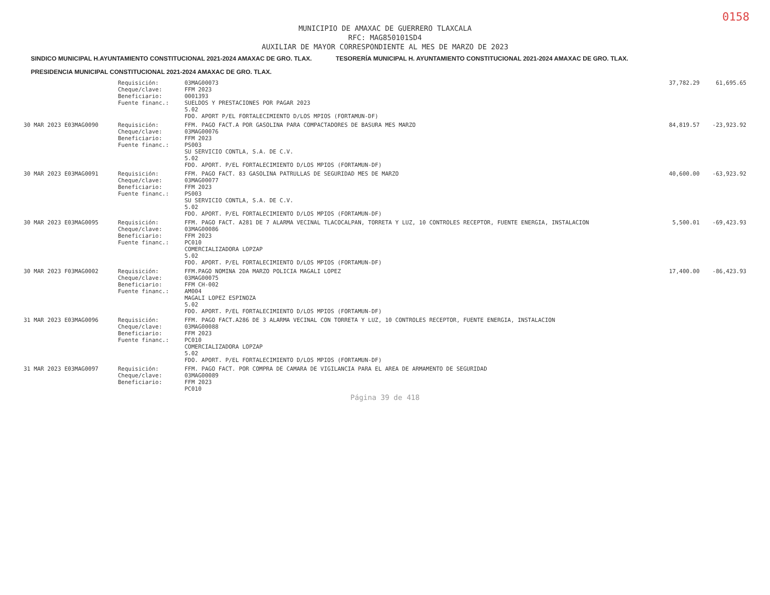0158
MUNICIPIO DE AMAXAC DE GUERRERO TLAXCALA
RFC: MAG850101SD4
AUXILIAR DE MAYOR CORRESPONDIENTE AL MES DE MARZO DE 2023
SINDICO MUNICIPAL H.AYUNTAMIENTO CONSTITUCIONAL 2021-2024 AMAXAC DE GRO. TLAX.
TESORERÍA MUNICIPAL H. AYUNTAMIENTO CONSTITUCIONAL 2021-2024 AMAXAC DE GRO. TLAX.
PRESIDENCIA MUNICIPAL CONSTITUCIONAL 2021-2024 AMAXAC DE GRO. TLAX.
| | Requisición: Cheque/clave: Beneficiario: Fuente financ.: | 03MAG00073 FFM 2023 0001393 SUELDOS Y PRESTACIONES POR PAGAR 2023 5.02 FDO. APORT P/EL FORTALECIMIENTO D/LOS MPIOS (FORTAMUN-DF) | 37,782.29 | 61,695.65 |
| 30 MAR 2023 E03MAG0090 | Requisición: Cheque/clave: Beneficiario: Fuente financ.: | FFM. PAGO FACT.A POR GASOLINA PARA COMPACTADORES DE BASURA MES MARZO 03MAG00076 FFM 2023 PS003 SU SERVICIO CONTLA, S.A. DE C.V. 5.02 FDO. APORT. P/EL FORTALECIMIENTO D/LOS MPIOS (FORTAMUN-DF) | 84,819.57 | -23,923.92 |
| 30 MAR 2023 E03MAG0091 | Requisición: Cheque/clave: Beneficiario: Fuente financ.: | FFM. PAGO FACT. 83 GASOLINA PATRULLAS DE SEGURIDAD MES DE MARZO 03MAG00077 FFM 2023 PS003 SU SERVICIO CONTLA, S.A. DE C.V. 5.02 FDO. APORT. P/EL FORTALECIMIENTO D/LOS MPIOS (FORTAMUN-DF) | 40,600.00 | -63,923.92 |
| 30 MAR 2023 E03MAG0095 | Requisición: Cheque/clave: Beneficiario: Fuente financ.: | FFM. PAGO FACT. A281 DE 7 ALARMA VECINAL TLACOCALPAN, TORRETA Y LUZ, 10 CONTROLES RECEPTOR, FUENTE ENERGIA, INSTALACION 03MAG00086 FFM 2023 PC010 COMERCIALIZADORA LOPZAP 5.02 FDO. APORT. P/EL FORTALECIMIENTO D/LOS MPIOS (FORTAMUN-DF) | 5,500.01 | -69,423.93 |
| 30 MAR 2023 F03MAG0002 | Requisición: Cheque/clave: Beneficiario: Fuente financ.: | FFM.PAGO NOMINA 2DA MARZO POLICIA MAGALI LOPEZ 03MAG00075 FFM CH-002 AM004 MAGALI LOPEZ ESPINOZA 5.02 FDO. APORT. P/EL FORTALECIMIENTO D/LOS MPIOS (FORTAMUN-DF) | 17,400.00 | -86,423.93 |
| 31 MAR 2023 E03MAG0096 | Requisición: Cheque/clave: Beneficiario: Fuente financ.: | FFM. PAGO FACT.A286 DE 3 ALARMA VECINAL CON TORRETA Y LUZ, 10 CONTROLES RECEPTOR, FUENTE ENERGIA, INSTALACION 03MAG00088 FFM 2023 PC010 COMERCIALIZADORA LOPZAP 5.02 FDO. APORT. P/EL FORTALECIMIENTO D/LOS MPIOS (FORTAMUN-DF) | | |
| 31 MAR 2023 E03MAG0097 | Requisición: Cheque/clave: Beneficiario: | FFM. PAGO FACT. POR COMPRA DE CAMARA DE VIGILANCIA PARA EL AREA DE ARMAMENTO DE SEGURIDAD 03MAG00089 FFM 2023 PC010 | | |
Página 39 de 418